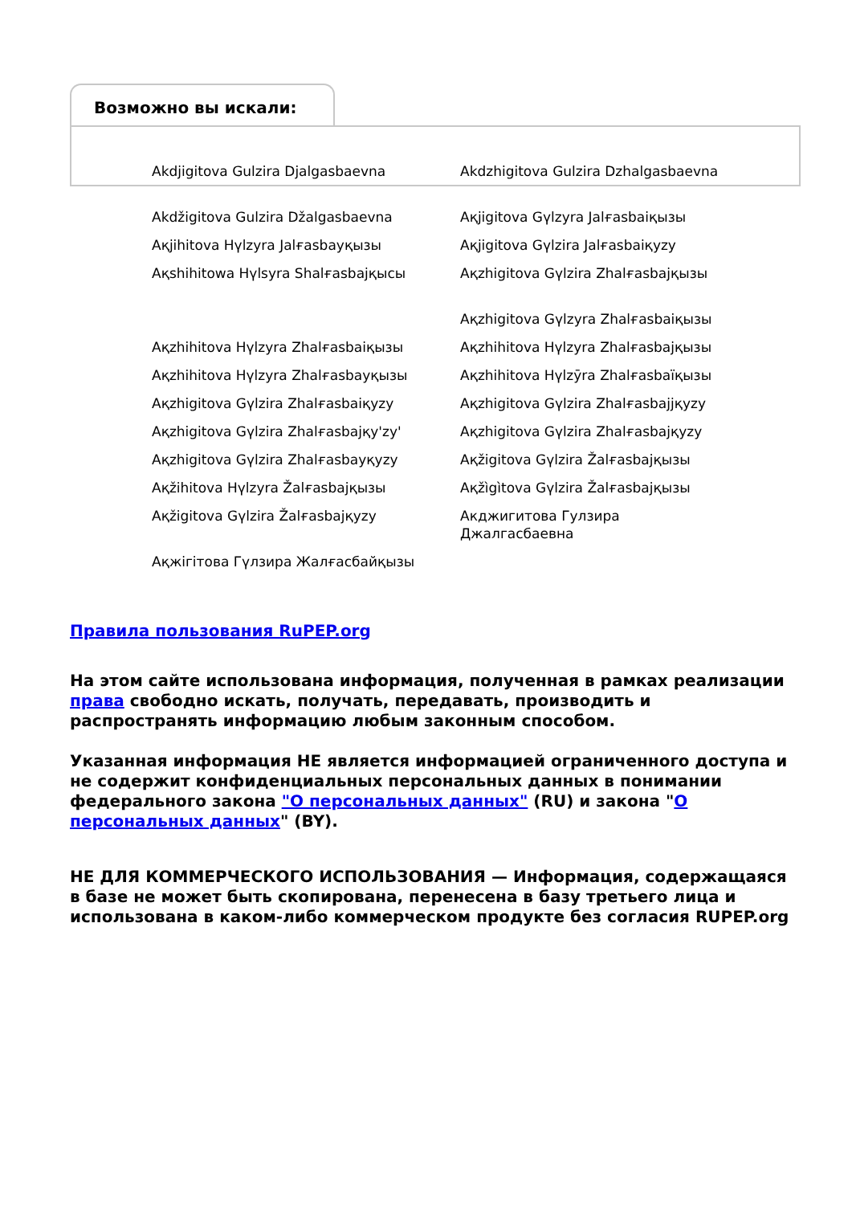Возможно вы искали:
Akdjigitova Gulzira Djalgasbaevna
Akdzhigitova Gulzira Dzhalgasbaevna
Akdžigitova Gulzira Džalgasbaevna
Aқjigitova Gүlzyra Jalғasbaiқызы
Aқjihitova Hүlzyra Jalғasbayқызы
Aқjigitova Gүlzira Jalғasbaiқyzy
Aқshihitowa Hүlsyra Shalғasbajқысы
Aқzhigitova Gүlzira Zhalғasbajқызы
Aқzhigitova Gүlzyra Zhalғasbaiқызы
Aқzhihitova Hүlzyra Zhalғasbaiқызы
Aқzhihitova Hүlzyra Zhalғasbajқызы
Aқzhihitova Hүlzyra Zhalғasbayқызы
Aқzhihitova Hүlzȳra Zhalғasbaïқызы
Aқzhigitova Gүlzira Zhalғasbaiқyzy
Aқzhigitova Gүlzira Zhalғasbajjқyzy
Aқzhigitova Gүlzira Zhalғasbajқy'zy'
Aқzhigitova Gүlzira Zhalғasbajқyzy
Aқzhigitova Gүlzira Zhalғasbayқyzy
Aқžigitova Gүlzira Žalғasbajқызы
Aқžihitova Hүlzyra Žalғasbajқызы
Aқžìgìtova Gүlzira Žalғasbajқызы
Aқžigitova Gүlzira Žalғasbajқyzy
Акджигитова Гулзира Джалгасбаевна
Ақжігітова Гүлзира Жалғасбайқызы
Правила пользования RuPEP.org
На этом сайте использована информация, полученная в рамках реализации права свободно искать, получать, передавать, производить и распространять информацию любым законным способом.
Указанная информация НЕ является информацией ограниченного доступа и не содержит конфиденциальных персональных данных в понимании федерального закона "О персональных данных" (RU) и закона "О персональных данных" (BY).
НЕ ДЛЯ КОММЕРЧЕСКОГО ИСПОЛЬЗОВАНИЯ — Информация, содержащаяся в базе не может быть скопирована, перенесена в базу третьего лица и использована в каком-либо коммерческом продукте без согласия RUPEP.org